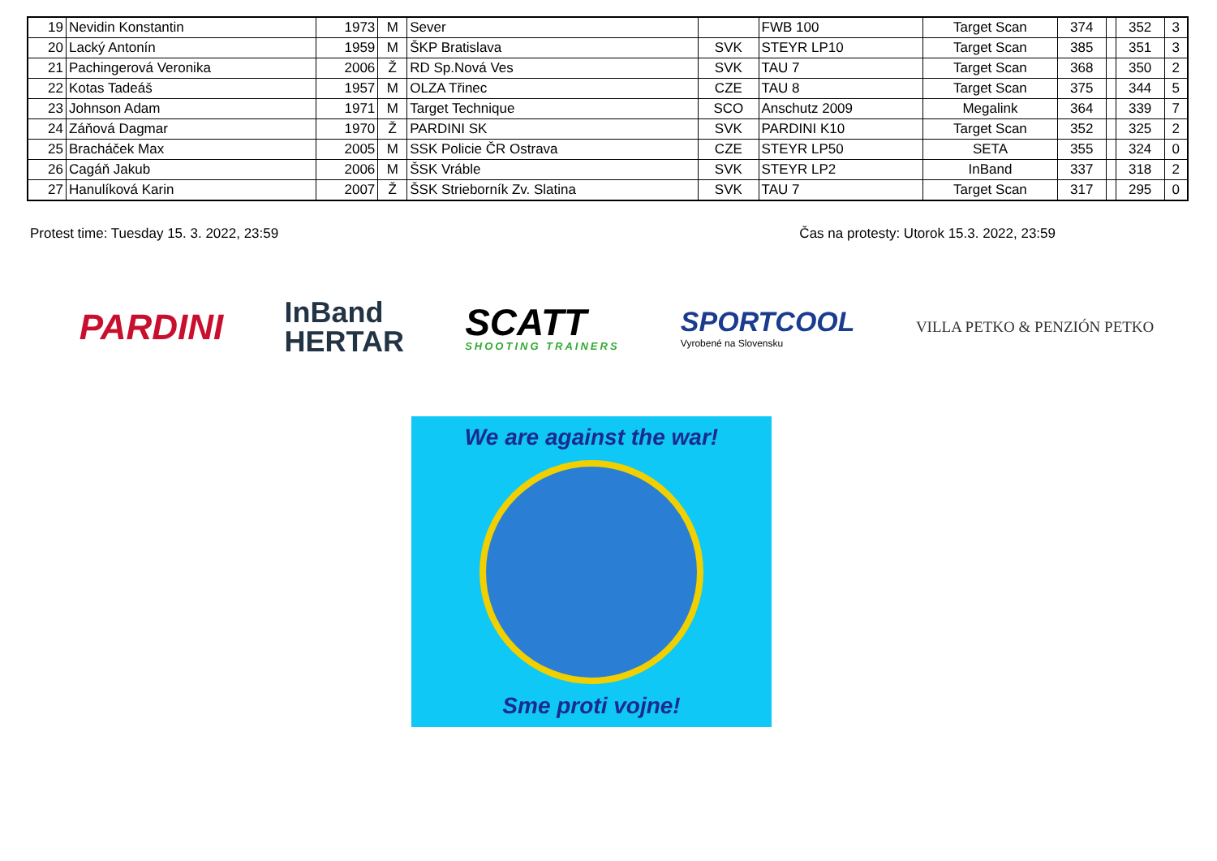| 19 | Nevidin Konstantin | 1973 | M | Sever | | FWB 100 | Target Scan | 374 | | 352 | 3 |
| 20 | Lacký Antonín | 1959 | M | ŠKP Bratislava | SVK | STEYR LP10 | Target Scan | 385 | | 351 | 3 |
| 21 | Pachingerová Veronika | 2006 | Ž | RD Sp.Nová Ves | SVK | TAU 7 | Target Scan | 368 | | 350 | 2 |
| 22 | Kotas Tadeáš | 1957 | M | OLZA Třinec | CZE | TAU 8 | Target Scan | 375 | | 344 | 5 |
| 23 | Johnson Adam | 1971 | M | Target Technique | SCO | Anschutz 2009 | Megalink | 364 | | 339 | 7 |
| 24 | Záňová Dagmar | 1970 | Ž | PARDINI SK | SVK | PARDINI K10 | Target Scan | 352 | | 325 | 2 |
| 25 | Bracháček Max | 2005 | M | SSK Policie ČR Ostrava | CZE | STEYR LP50 | SETA | 355 | | 324 | 0 |
| 26 | Cagáň Jakub | 2006 | M | ŠSK Vráble | SVK | STEYR LP2 | InBand | 337 | | 318 | 2 |
| 27 | Hanulíková Karin | 2007 | Ž | ŠSK Strieborník Zv. Slatina | SVK | TAU 7 | Target Scan | 317 | | 295 | 0 |
Protest time: Tuesday 15. 3. 2022, 23:59 Čas na protesty: Utorok 15.3. 2022, 23:59
PARDINI
InBand
HERTAR
SCATT
SHOOTING TRAINERS
SPORTCOOL
Vyrobené na Slovensku
VILLA PETKO & PENZIÓN PETKO
We are against the war!
Sme proti vojne!